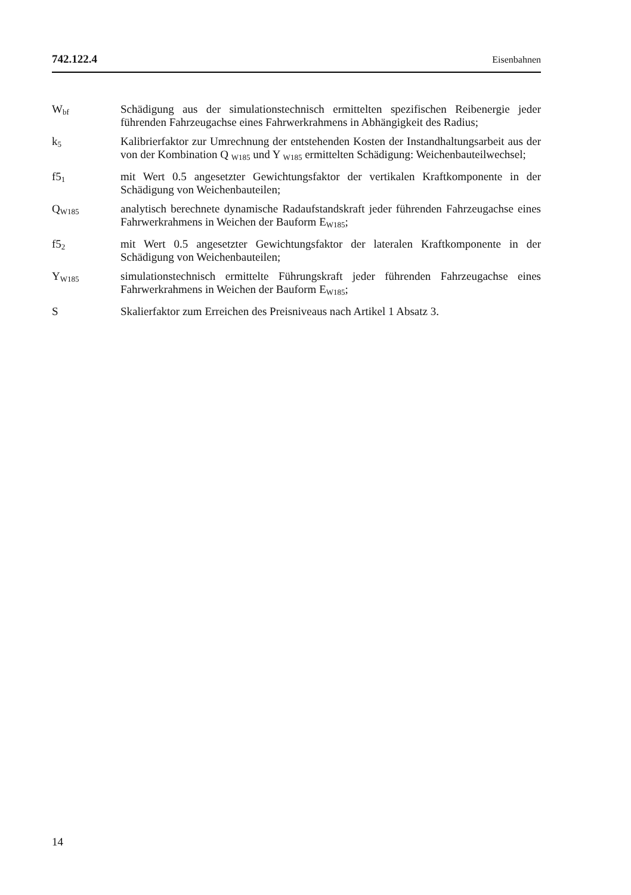742.122.4 Eisenbahnen
W<sub>bf</sub>
Schädigung aus der simulationstechnisch ermittelten spezifischen Reibenergie jeder führenden Fahrzeugachse eines Fahrwerkrahmens in Abhängigkeit des Radius;
k<sub>5</sub>
Kalibrierfaktor zur Umrechnung der entstehenden Kosten der Instandhaltungsarbeit aus der von der Kombination Q <sub>W185</sub> und Y <sub>W185</sub> ermittelten Schädigung: Weichenbauteilwechsel;
f5<sub>1</sub>
mit Wert 0.5 angesetzter Gewichtungsfaktor der vertikalen Kraftkomponente in der Schädigung von Weichenbauteilen;
Q<sub>W185</sub>
analytisch berechnete dynamische Radaufstandskraft jeder führenden Fahrzeugachse eines Fahrwerkrahmens in Weichen der Bauform E<sub>W185</sub>;
f5<sub>2</sub>
mit Wert 0.5 angesetzter Gewichtungsfaktor der lateralen Kraftkomponente in der Schädigung von Weichenbauteilen;
Y<sub>W185</sub>
simulationstechnisch ermittelte Führungskraft jeder führenden Fahrzeugachse eines Fahrwerkrahmens in Weichen der Bauform E<sub>W185</sub>;
S Skalierfaktor zum Erreichen des Preisniveaus nach Artikel 1 Absatz 3.
14